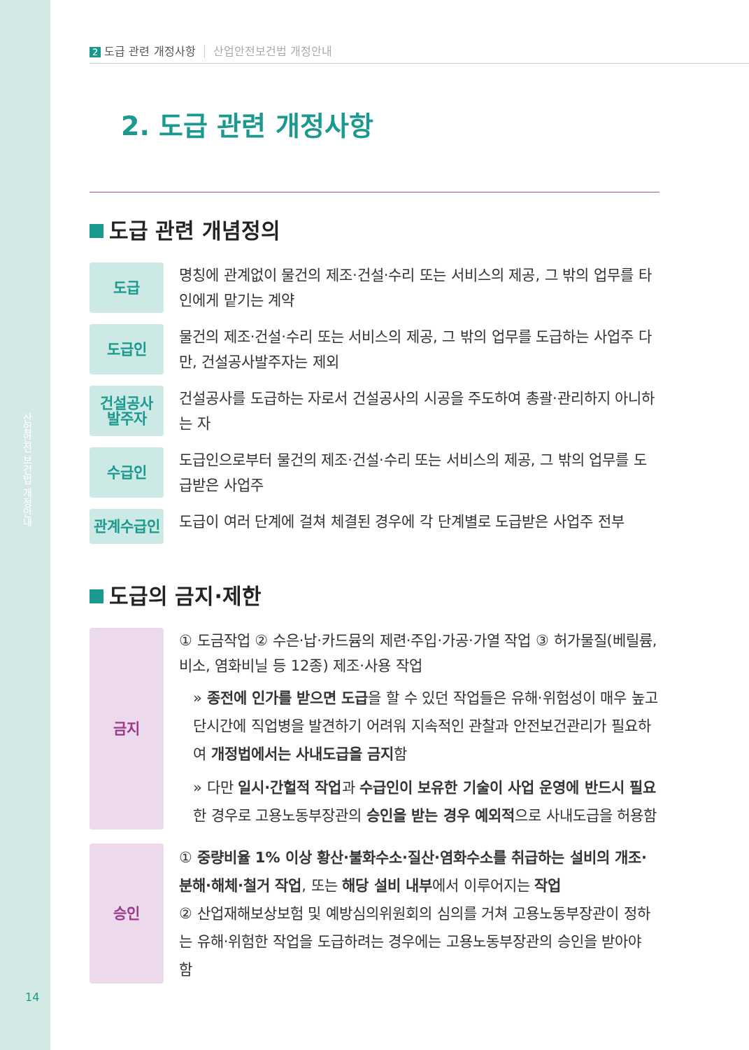산업안전 보건법 개정안내
14
2 도급 관련 개정사항 산업안전보건법 개정안내
2. 도급 관련 개정사항
도급 관련 개념정의
도급
명칭에 관계없이 물건의 제조·건설·수리 또는 서비스의 제공, 그 밖의 업무를 타인에게 맡기는 계약
도급인
물건의 제조·건설·수리 또는 서비스의 제공, 그 밖의 업무를 도급하는 사업주 다만, 건설공사발주자는 제외
건설공사
발주자
건설공사를 도급하는 자로서 건설공사의 시공을 주도하여 총괄·관리하지 아니하는 자
수급인
도급인으로부터 물건의 제조·건설·수리 또는 서비스의 제공, 그 밖의 업무를 도급받은 사업주
관계수급인
도급이 여러 단계에 걸쳐 체결된 경우에 각 단계별로 도급받은 사업주 전부
도급의 금지·제한
금지
① 도금작업 ② 수은·납·카드뮴의 제련·주입·가공·가열 작업 ③ 허가물질(베릴륨, 비소, 염화비닐 등 12종) 제조·사용 작업
» 종전에 인가를 받으면 도급을 할 수 있던 작업들은 유해·위험성이 매우 높고 단시간에 직업병을 발견하기 어려워 지속적인 관찰과 안전보건관리가 필요하여 개정법에서는 사내도급을 금지함
» 다만 일시·간헐적 작업과 수급인이 보유한 기술이 사업 운영에 반드시 필요한 경우로 고용노동부장관의 승인을 받는 경우 예외적으로 사내도급을 허용함
승인
① 중량비율 1% 이상 황산·불화수소·질산·염화수소를 취급하는 설비의 개조·분해·해체·철거 작업, 또는 해당 설비 내부에서 이루어지는 작업
② 산업재해보상보험 및 예방심의위원회의 심의를 거쳐 고용노동부장관이 정하는 유해·위험한 작업을 도급하려는 경우에는 고용노동부장관의 승인을 받아야 함